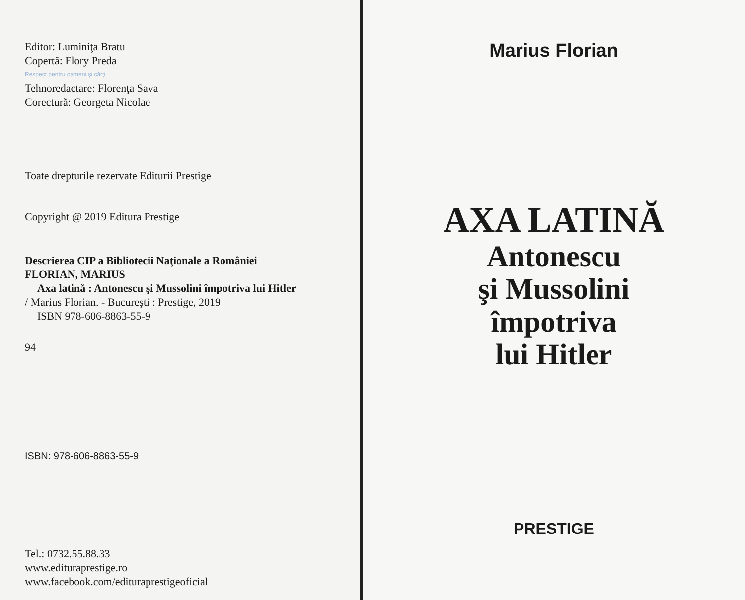Editor: Luminiţa Bratu
Copertă: Flory Preda
Respect pentru oameni şi cărţi
Tehnoredactare: Florenţa Sava
Corectură: Georgeta Nicolae
Toate drepturile rezervate Editurii Prestige
Copyright @ 2019 Editura Prestige
Descrierea CIP a Bibliotecii Naţionale a României
FLORIAN, MARIUS
Axa latină : Antonescu şi Mussolini împotriva lui Hitler
/ Marius Florian. - Bucureşti : Prestige, 2019
ISBN 978-606-8863-55-9
94
ISBN: 978-606-8863-55-9
Tel.: 0732.55.88.33
www.edituraprestige.ro
www.facebook.com/edituraprestigeoficial
Marius Florian
AXA LATINĂ
Antonescu
şi Mussolini
împotriva
lui Hitler
PRESTIGE